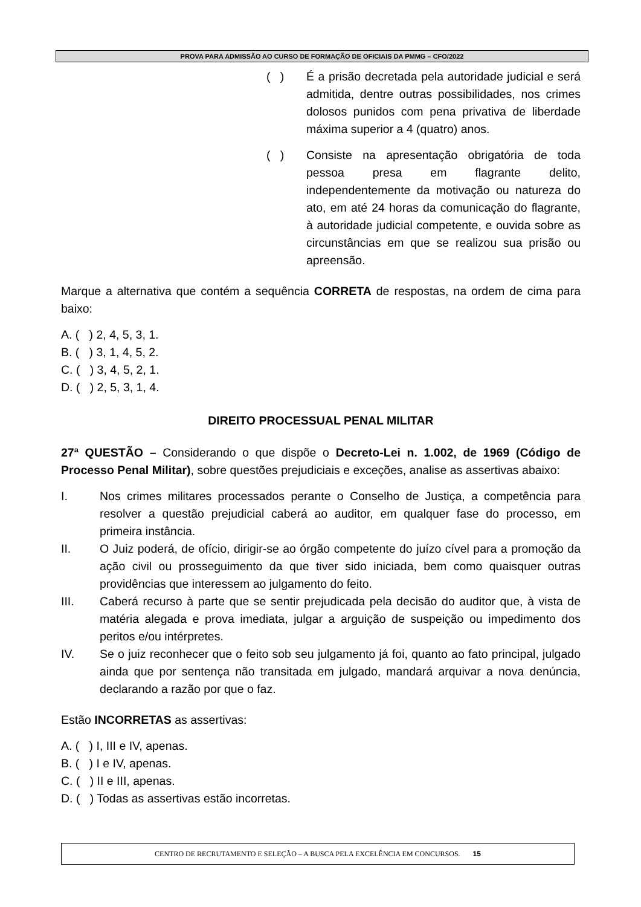PROVA PARA ADMISSÃO AO CURSO DE FORMAÇÃO DE OFICIAIS DA PMMG – CFO/2022
( ) É a prisão decretada pela autoridade judicial e será admitida, dentre outras possibilidades, nos crimes dolosos punidos com pena privativa de liberdade máxima superior a 4 (quatro) anos.
( ) Consiste na apresentação obrigatória de toda pessoa presa em flagrante delito, independentemente da motivação ou natureza do ato, em até 24 horas da comunicação do flagrante, à autoridade judicial competente, e ouvida sobre as circunstâncias em que se realizou sua prisão ou apreensão.
Marque a alternativa que contém a sequência CORRETA de respostas, na ordem de cima para baixo:
A. ( ) 2, 4, 5, 3, 1.
B. ( ) 3, 1, 4, 5, 2.
C. ( ) 3, 4, 5, 2, 1.
D. ( ) 2, 5, 3, 1, 4.
DIREITO PROCESSUAL PENAL MILITAR
27ª QUESTÃO – Considerando o que dispõe o Decreto-Lei n. 1.002, de 1969 (Código de Processo Penal Militar), sobre questões prejudiciais e exceções, analise as assertivas abaixo:
I. Nos crimes militares processados perante o Conselho de Justiça, a competência para resolver a questão prejudicial caberá ao auditor, em qualquer fase do processo, em primeira instância.
II. O Juiz poderá, de ofício, dirigir-se ao órgão competente do juízo cível para a promoção da ação civil ou prosseguimento da que tiver sido iniciada, bem como quaisquer outras providências que interessem ao julgamento do feito.
III. Caberá recurso à parte que se sentir prejudicada pela decisão do auditor que, à vista de matéria alegada e prova imediata, julgar a arguição de suspeição ou impedimento dos peritos e/ou intérpretes.
IV. Se o juiz reconhecer que o feito sob seu julgamento já foi, quanto ao fato principal, julgado ainda que por sentença não transitada em julgado, mandará arquivar a nova denúncia, declarando a razão por que o faz.
Estão INCORRETAS as assertivas:
A. ( ) I, III e IV, apenas.
B. ( ) I e IV, apenas.
C. ( ) II e III, apenas.
D. ( ) Todas as assertivas estão incorretas.
CENTRO DE RECRUTAMENTO E SELEÇÃO – A BUSCA PELA EXCELÊNCIA EM CONCURSOS. 15